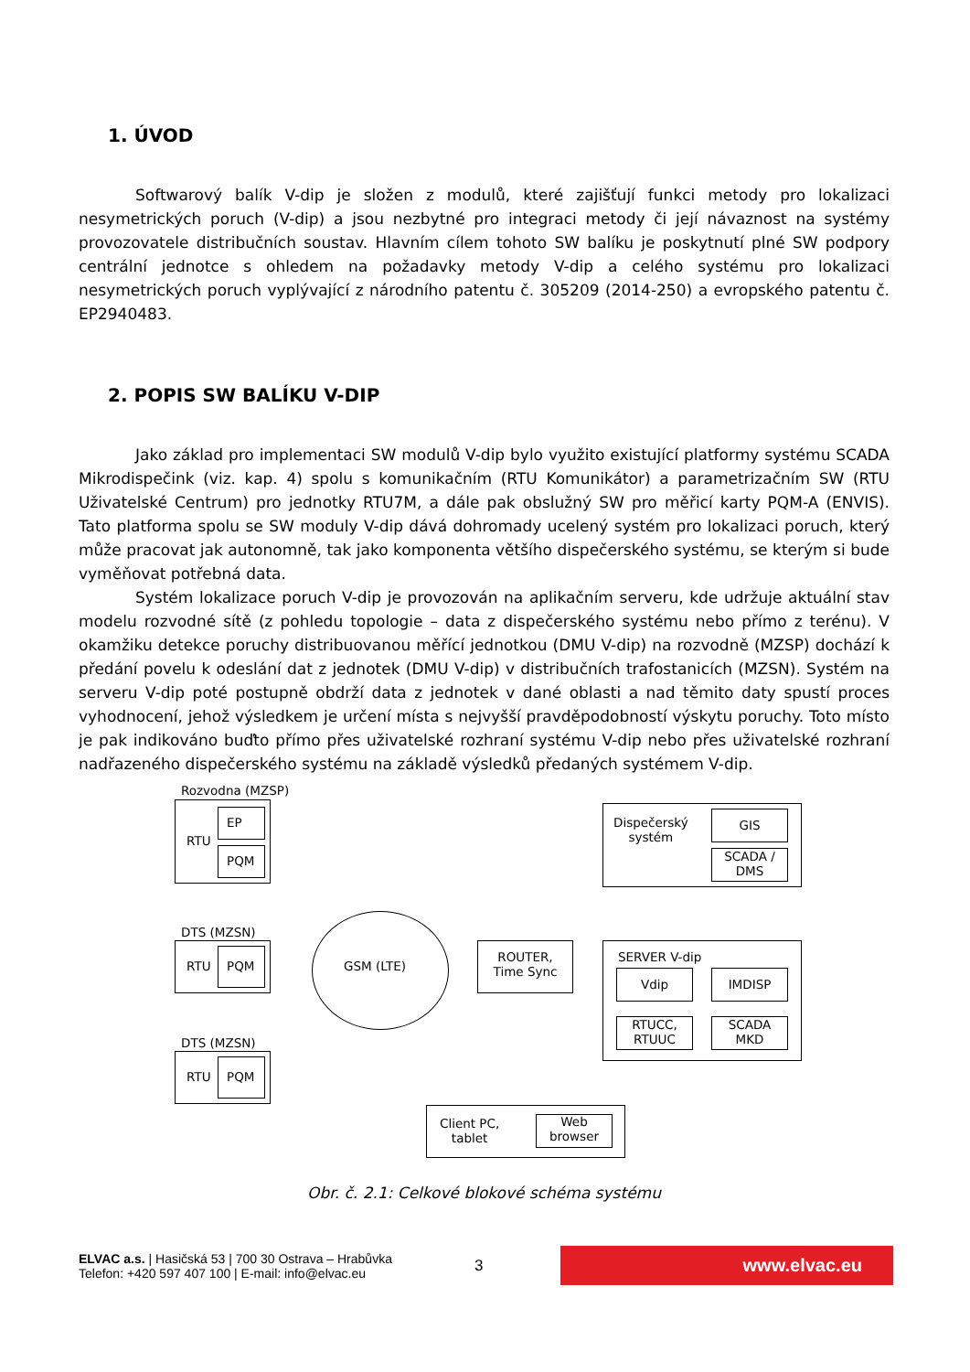1. ÚVOD
Softwarový balík V-dip je složen z modulů, které zajišťují funkci metody pro lokalizaci nesymetrických poruch (V-dip) a jsou nezbytné pro integraci metody či její návaznost na systémy provozovatele distribučních soustav. Hlavním cílem tohoto SW balíku je poskytnutí plné SW podpory centrální jednotce s ohledem na požadavky metody V-dip a celého systému pro lokalizaci nesymetrických poruch vyplývající z národního patentu č. 305209 (2014-250) a evropského patentu č. EP2940483.
2. POPIS SW BALÍKU V-DIP
Jako základ pro implementaci SW modulů V-dip bylo využito existující platformy systému SCADA Mikrodispečink (viz. kap. 4) spolu s komunikačním (RTU Komunikátor) a parametrizačním SW (RTU Uživatelské Centrum) pro jednotky RTU7M, a dále pak obslužný SW pro měřicí karty PQM-A (ENVIS). Tato platforma spolu se SW moduly V-dip dává dohromady ucelený systém pro lokalizaci poruch, který může pracovat jak autonomně, tak jako komponenta většího dispečerského systému, se kterým si bude vyměňovat potřebná data.
Systém lokalizace poruch V-dip je provozován na aplikačním serveru, kde udržuje aktuální stav modelu rozvodné sítě (z pohledu topologie – data z dispečerského systému nebo přímo z terénu). V okamžiku detekce poruchy distribuovanou měřící jednotkou (DMU V-dip) na rozvodně (MZSP) dochází k předání povelu k odeslání dat z jednotek (DMU V-dip) v distribučních trafostanicích (MZSN). Systém na serveru V-dip poté postupně obdrží data z jednotek v dané oblasti a nad těmito daty spustí proces vyhodnocení, jehož výsledkem je určení místa s nejvyšší pravděpodobností výskytu poruchy. Toto místo je pak indikováno buďto přímo přes uživatelské rozhraní systému V-dip nebo přes uživatelské rozhraní nadřazeného dispečerského systému na základě výsledků předaných systémem V-dip.
Rozvodna (MZSP)
RTU
EP
PQM
DTS (MZSN)
RTU PQM
DTS (MZSN)
RTU PQM
GSM (LTE)
ROUTER,
Time Sync
Dispečerský
systém
GIS
SCADA /
DMS
SERVER V-dip
Vdip IMDISP
RTUCC,
RTUUC
SCADA
MKD
Client PC,
tablet
Web
browser
Obr. č. 2.1: Celkové blokové schéma systému
ELVAC a.s. | Hasičská 53 | 700 30 Ostrava – Hrabůvka
Telefon: +420 597 407 100 | E-mail: info@elvac.eu
3
www.elvac.eu